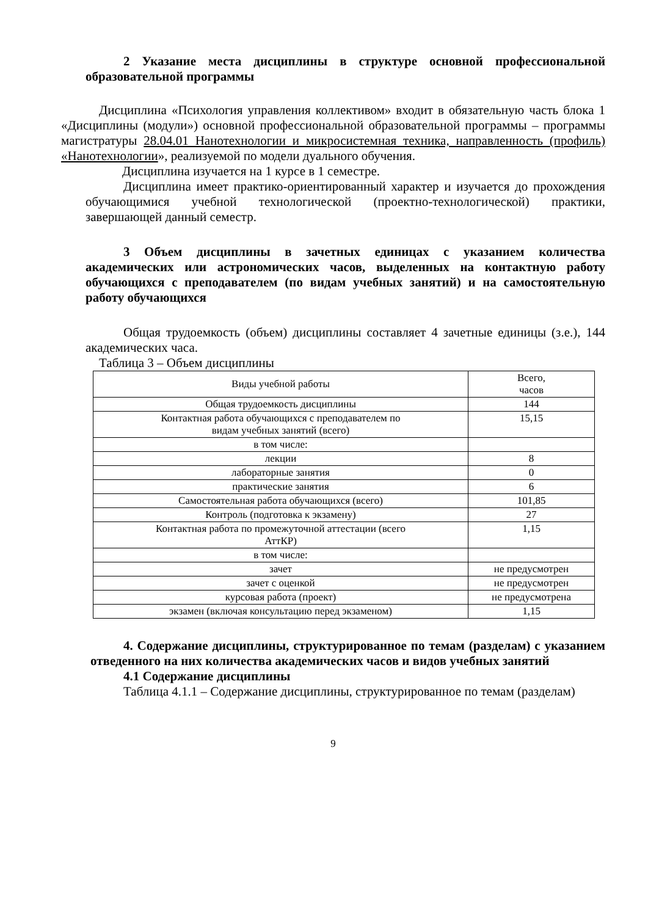2 Указание места дисциплины в структуре основной профессиональной образовательной программы
Дисциплина «Психология управления коллективом» входит в обязательную часть блока 1 «Дисциплины (модули») основной профессиональной образовательной программы – программы магистратуры 28.04.01 Нанотехнологии и микросистемная техника, направленность (профиль) «Нанотехнологии», реализуемой по модели дуального обучения.
Дисциплина изучается на 1 курсе в 1 семестре.
Дисциплина имеет практико-ориентированный характер и изучается до прохождения обучающимися учебной технологической (проектно-технологической) практики, завершающей данный семестр.
3 Объем дисциплины в зачетных единицах с указанием количества академических или астрономических часов, выделенных на контактную работу обучающихся с преподавателем (по видам учебных занятий) и на самостоятельную работу обучающихся
Общая трудоемкость (объем) дисциплины составляет 4 зачетные единицы (з.е.), 144 академических часа.
Таблица 3 – Объем дисциплины
| Виды учебной работы | Всего, часов |
| --- | --- |
| Общая трудоемкость дисциплины | 144 |
| Контактная работа обучающихся с преподавателем по видам учебных занятий (всего) | 15,15 |
| в том числе: | |
| лекции | 8 |
| лабораторные занятия | 0 |
| практические занятия | 6 |
| Самостоятельная работа обучающихся (всего) | 101,85 |
| Контроль (подготовка к экзамену) | 27 |
| Контактная работа по промежуточной аттестации (всего АттКР) | 1,15 |
| в том числе: | |
| зачет | не предусмотрен |
| зачет с оценкой | не предусмотрен |
| курсовая работа (проект) | не предусмотрена |
| экзамен (включая консультацию перед экзаменом) | 1,15 |
4. Содержание дисциплины, структурированное по темам (разделам) с указанием отведенного на них количества академических часов и видов учебных занятий
4.1 Содержание дисциплины
Таблица 4.1.1 – Содержание дисциплины, структурированное по темам (разделам)
9